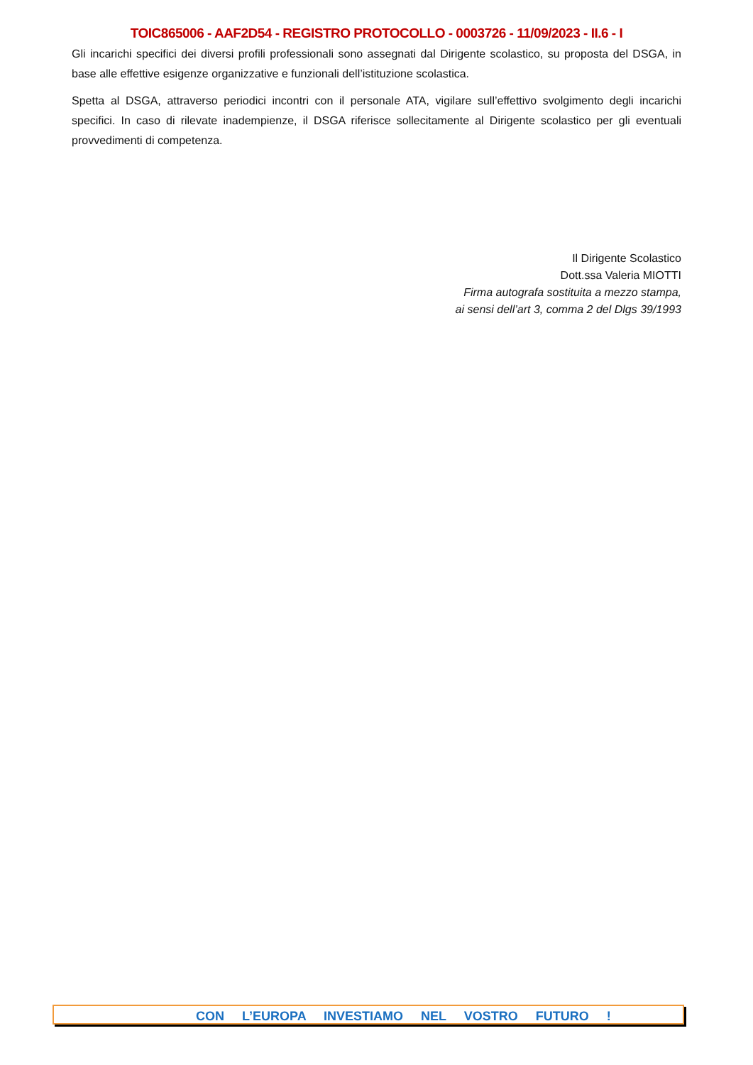TOIC865006 - AAF2D54 - REGISTRO PROTOCOLLO - 0003726 - 11/09/2023 - II.6 - I
Gli incarichi specifici dei diversi profili professionali sono assegnati dal Dirigente scolastico, su proposta del DSGA, in base alle effettive esigenze organizzative e funzionali dell’istituzione scolastica.
Spetta al DSGA, attraverso periodici incontri con il personale ATA, vigilare sull’effettivo svolgimento degli incarichi specifici. In caso di rilevate inadempienze, il DSGA riferisce sollecitamente al Dirigente scolastico per gli eventuali provvedimenti di competenza.
Il Dirigente Scolastico
Dott.ssa Valeria MIOTTI
Firma autografa sostituita a mezzo stampa,
ai sensi dell’art 3, comma 2 del Dlgs 39/1993
CON L’EUROPA INVESTIAMO NEL VOSTRO FUTURO !